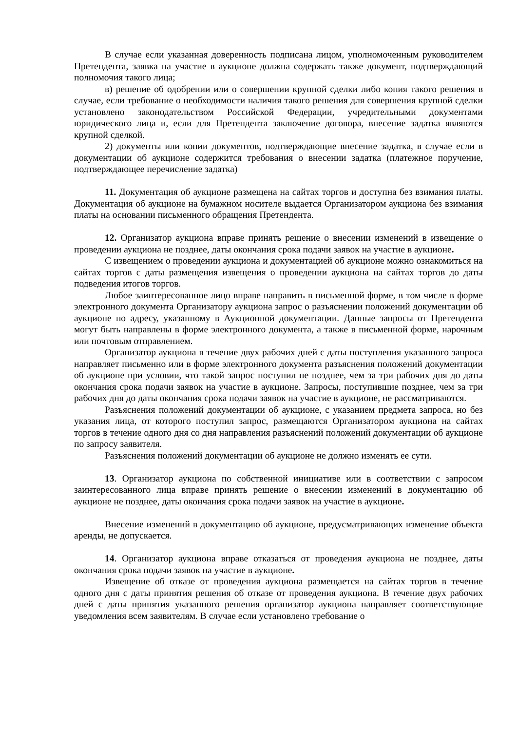В случае если указанная доверенность подписана лицом, уполномоченным руководителем Претендента, заявка на участие в аукционе должна содержать также документ, подтверждающий полномочия такого лица;
в) решение об одобрении или о совершении крупной сделки либо копия такого решения в случае, если требование о необходимости наличия такого решения для совершения крупной сделки установлено законодательством Российской Федерации, учредительными документами юридического лица и, если для Претендента заключение договора, внесение задатка являются крупной сделкой.
2) документы или копии документов, подтверждающие внесение задатка, в случае если в документации об аукционе содержится требования о внесении задатка (платежное поручение, подтверждающее перечисление задатка)
11. Документация об аукционе размещена на сайтах торгов и доступна без взимания платы. Документация об аукционе на бумажном носителе выдается Организатором аукциона без взимания платы на основании письменного обращения Претендента.
12. Организатор аукциона вправе принять решение о внесении изменений в извещение о проведении аукциона не позднее, даты окончания срока подачи заявок на участие в аукционе.
С извещением о проведении аукциона и документацией об аукционе можно ознакомиться на сайтах торгов с даты размещения извещения о проведении аукциона на сайтах торгов до даты подведения итогов торгов.
Любое заинтересованное лицо вправе направить в письменной форме, в том числе в форме электронного документа Организатору аукциона запрос о разъяснении положений документации об аукционе по адресу, указанному в Аукционной документации. Данные запросы от Претендента могут быть направлены в форме электронного документа, а также в письменной форме, нарочным или почтовым отправлением.
Организатор аукциона в течение двух рабочих дней с даты поступления указанного запроса направляет письменно или в форме электронного документа разъяснения положений документации об аукционе при условии, что такой запрос поступил не позднее, чем за три рабочих дня до даты окончания срока подачи заявок на участие в аукционе. Запросы, поступившие позднее, чем за три рабочих дня до даты окончания срока подачи заявок на участие в аукционе, не рассматриваются.
Разъяснения положений документации об аукционе, с указанием предмета запроса, но без указания лица, от которого поступил запрос, размещаются Организатором аукциона на сайтах торгов в течение одного дня со дня направления разъяснений положений документации об аукционе по запросу заявителя.
Разъяснения положений документации об аукционе не должно изменять ее сути.
13. Организатор аукциона по собственной инициативе или в соответствии с запросом заинтересованного лица вправе принять решение о внесении изменений в документацию об аукционе не позднее, даты окончания срока подачи заявок на участие в аукционе.
Внесение изменений в документацию об аукционе, предусматривающих изменение объекта аренды, не допускается.
14. Организатор аукциона вправе отказаться от проведения аукциона не позднее, даты окончания срока подачи заявок на участие в аукционе.
Извещение об отказе от проведения аукциона размещается на сайтах торгов в течение одного дня с даты принятия решения об отказе от проведения аукциона. В течение двух рабочих дней с даты принятия указанного решения организатор аукциона направляет соответствующие уведомления всем заявителям. В случае если установлено требование о